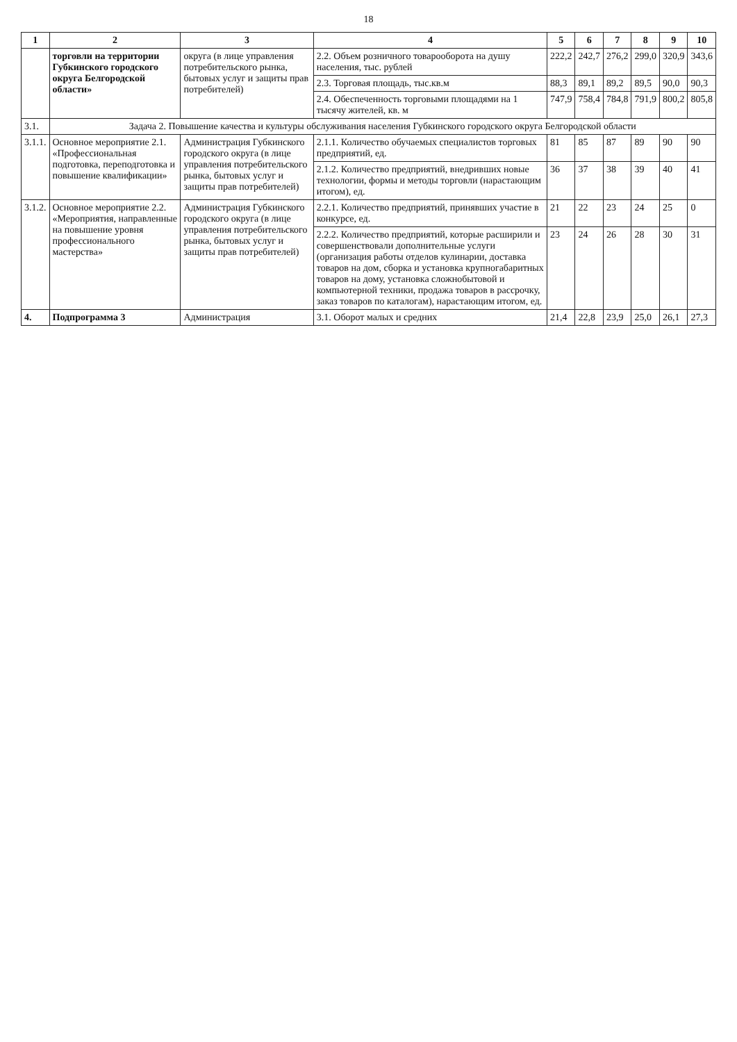18
| 1 | 2 | 3 | 4 | 5 | 6 | 7 | 8 | 9 | 10 |
| --- | --- | --- | --- | --- | --- | --- | --- | --- | --- |
| | торговли на территории Губкинского городского округа Белгородской области» | округа (в лице управления потребительского рынка, бытовых услуг и защиты прав потребителей) | 2.2. Объем розничного товарооборота на душу населения, тыс. рублей | 222,2 | 242,7 | 276,2 | 299,0 | 320,9 | 343,6 |
| | | | 2.3. Торговая площадь, тыс.кв.м | 88,3 | 89,1 | 89,2 | 89,5 | 90,0 | 90,3 |
| | | | 2.4. Обеспеченность торговыми площадями на 1 тысячу жителей, кв. м | 747,9 | 758,4 | 784,8 | 791,9 | 800,2 | 805,8 |
| 3.1. | Задача 2. Повышение качества и культуры обслуживания населения Губкинского городского округа Белгородской области | | | | | | | | |
| 3.1.1. | Основное мероприятие 2.1. «Профессиональная подготовка, переподготовка и повышение квалификации» | Администрация Губкинского городского округа (в лице управления потребительского рынка, бытовых услуг и защиты прав потребителей) | 2.1.1. Количество обучаемых специалистов торговых предприятий, ед. | 81 | 85 | 87 | 89 | 90 | 90 |
| | | | 2.1.2. Количество предприятий, внедривших новые технологии, формы и методы торговли (нарастающим итогом), ед. | 36 | 37 | 38 | 39 | 40 | 41 |
| 3.1.2. | Основное мероприятие 2.2. «Мероприятия, направленные на повышение уровня профессионального мастерства» | Администрация Губкинского городского округа (в лице управления потребительского рынка, бытовых услуг и защиты прав потребителей) | 2.2.1. Количество предприятий, принявших участие в конкурсе, ед. | 21 | 22 | 23 | 24 | 25 | 0 |
| | | | 2.2.2. Количество предприятий, которые расширили и совершенствовали дополнительные услуги (организация работы отделов кулинарии, доставка товаров на дом, сборка и установка крупногабаритных товаров на дому, установка сложнобытовой и компьютерной техники, продажа товаров в рассрочку, заказ товаров по каталогам), нарастающим итогом, ед. | 23 | 24 | 26 | 28 | 30 | 31 |
| 4. | Подпрограмма 3 | Администрация | 3.1. Оборот малых и средних | 21,4 | 22,8 | 23,9 | 25,0 | 26,1 | 27,3 |